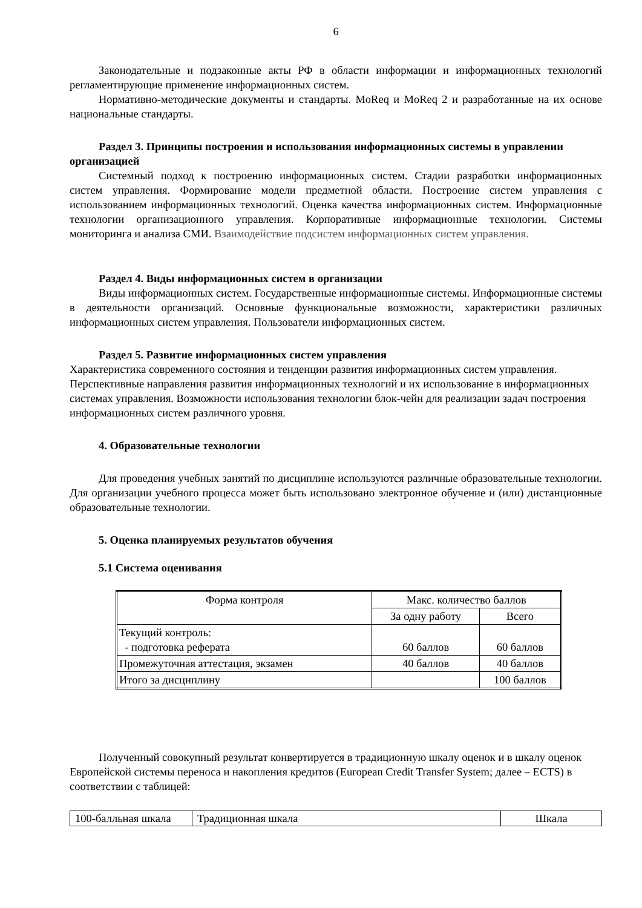6
Законодательные и подзаконные акты РФ в области информации и информационных технологий регламентирующие применение информационных систем.
Нормативно-методические документы и стандарты. MoReq и MoReq 2 и разработанные на их основе национальные стандарты.
Раздел 3. Принципы построения и использования информационных системы в управлении организацией
Системный подход к построению информационных систем. Стадии разработки информационных систем управления. Формирование модели предметной области. Построение систем управления с использованием информационных технологий. Оценка качества информационных систем. Информационные технологии организационного управления. Корпоративные информационные технологии. Системы мониторинга и анализа СМИ. Взаимодействие подсистем информационных систем управления.
Раздел 4. Виды информационных систем в организации
Виды информационных систем. Государственные информационные системы. Информационные системы в деятельности организаций. Основные функциональные возможности, характеристики различных информационных систем управления. Пользователи информационных систем.
Раздел 5. Развитие информационных систем управления
Характеристика современного состояния и тенденции развития информационных систем управления. Перспективные направления развития информационных технологий и их использование в информационных системах управления. Возможности использования технологии блок-чейн для реализации задач построения информационных систем различного уровня.
4. Образовательные технологии
Для проведения учебных занятий по дисциплине используются различные образовательные технологии. Для организации учебного процесса может быть использовано электронное обучение и (или) дистанционные образовательные технологии.
5. Оценка планируемых результатов обучения
5.1 Система оценивания
| Форма контроля | Макс. количество баллов | |
| | За одну работу | Всего |
| Текущий контроль: - подготовка реферата | 60 баллов | 60 баллов |
| Промежуточная аттестация, экзамен | 40 баллов | 40 баллов |
| Итого за дисциплину | | 100 баллов |
Полученный совокупный результат конвертируется в традиционную шкалу оценок и в шкалу оценок Европейской системы переноса и накопления кредитов (European Credit Transfer System; далее – ECTS) в соответствии с таблицей:
| 100-балльная шкала | Традиционная шкала | Шкала |